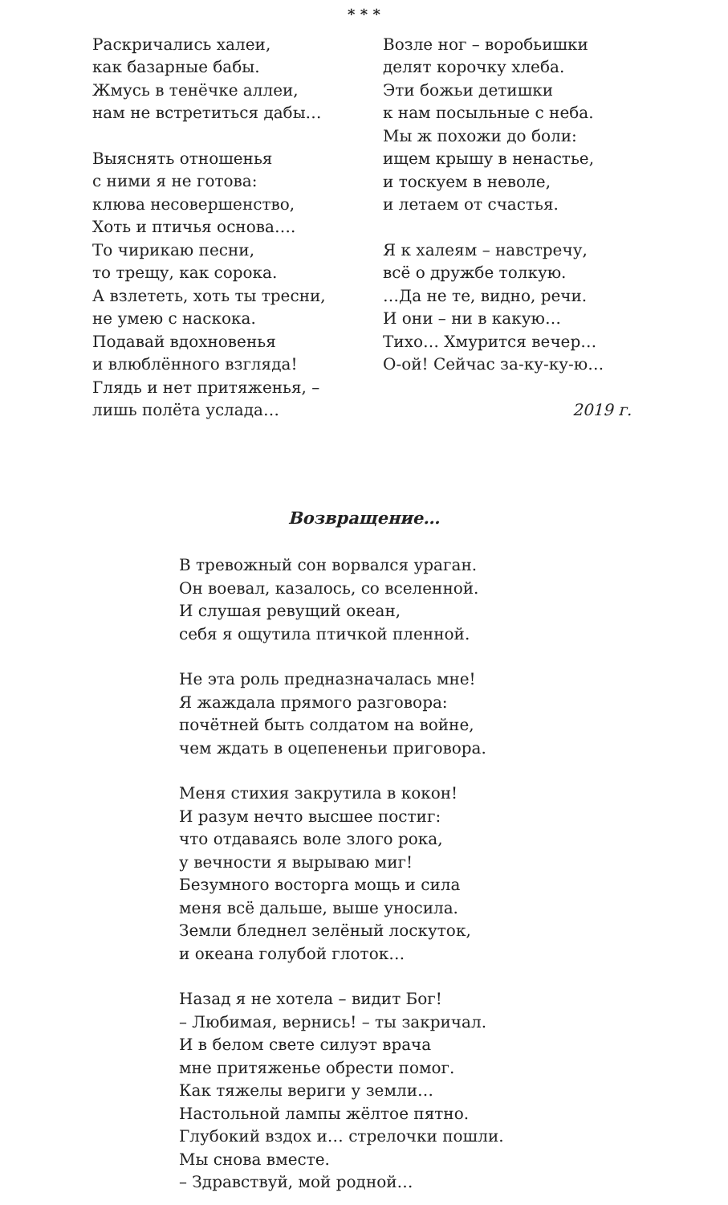* * *
Раскричались халеи,
как базарные бабы.
Жмусь в тенёчке аллеи,
нам не встретиться дабы…
Выяснять отношенья
с ними я не готова:
клюва несовершенство,
Хоть и птичья основа….
То чирикаю песни,
то трещу, как сорока.
А взлететь, хоть ты тресни,
не умею с наскока.
Подавай вдохновенья
и влюблённого взгляда!
Глядь и нет притяженья, –
лишь полёта услада…
Возле ног – воробьишки
делят корочку хлеба.
Эти божьи детишки
к нам посыльные с неба.
Мы ж похожи до боли:
ищем крышу в ненастье,
и тоскуем в неволе,
и летаем от счастья.
Я к халеям – навстречу,
всё о дружбе толкую.
…Да не те, видно, речи.
И они – ни в какую…
Тихо… Хмурится вечер…
О-ой! Сейчас за-ку-ку-ю…
2019 г.
Возвращение…
В тревожный сон ворвался ураган.
Он воевал, казалось, со вселенной.
И слушая ревущий океан,
себя я ощутила птичкой пленной.
Не эта роль предназначалась мне!
Я жаждала прямого разговора:
почётней быть солдатом на войне,
чем ждать в оцепененьи приговора.
Меня стихия закрутила в кокон!
И разум нечто высшее постиг:
что отдаваясь воле злого рока,
у вечности я вырываю миг!
Безумного восторга мощь и сила
меня всё дальше, выше уносила.
Земли бледнел зелёный лоскуток,
и океана голубой глоток…
Назад я не хотела – видит Бог!
– Любимая, вернись! – ты закричал.
И в белом свете силуэт врача
мне притяженье обрести помог.
Как тяжелы вериги у земли…
Настольной лампы жёлтое пятно.
Глубокий вздох и… стрелочки пошли.
Мы снова вместе.
– Здравствуй, мой родной…